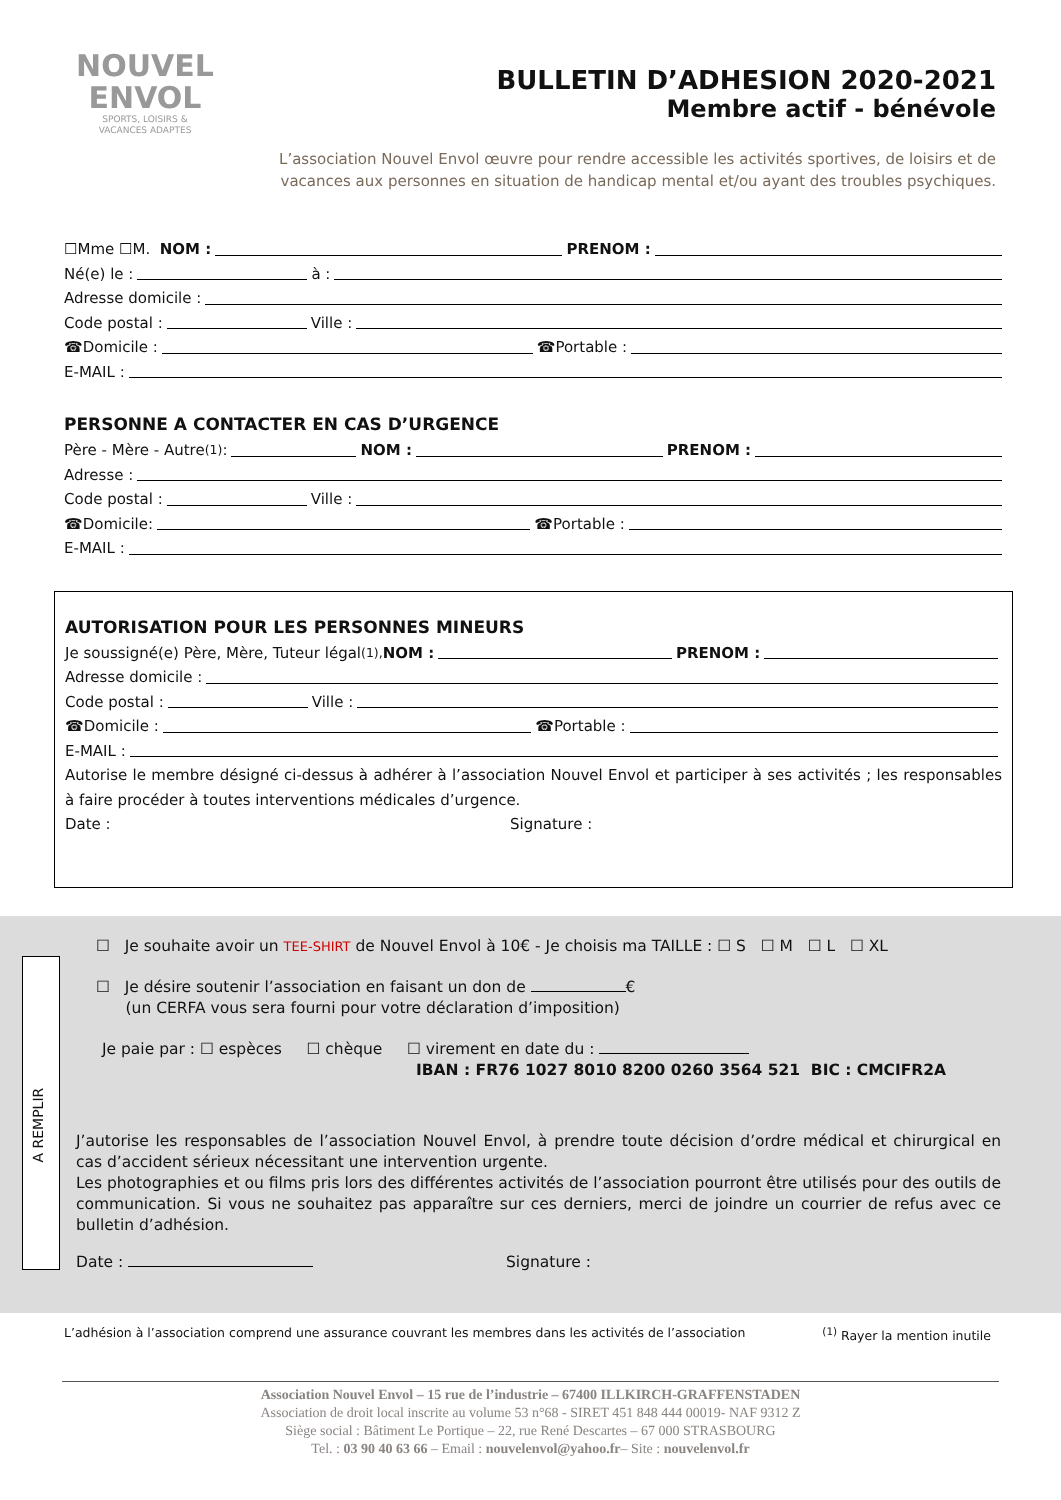NOUVEL
ENVOL
SPORTS, LOISIRS &
VACANCES ADAPTES
BULLETIN D’ADHESION 2020-2021
Membre actif - bénévole
L’association Nouvel Envol œuvre pour rendre accessible les activités sportives, de loisirs et de vacances aux personnes en situation de handicap mental et/ou ayant des troubles psychiques.
☐Mme ☐M. NOM : PRENOM :
Né(e) le : à :
Adresse domicile :
Code postal : Ville :
☎Domicile : ☎Portable :
E-MAIL :
PERSONNE A CONTACTER EN CAS D’URGENCE
Père - Mère - Autre<sup>(1)</sup> : NOM : PRENOM :
Adresse :
Code postal : Ville :
☎Domicile: ☎Portable :
E-MAIL :
AUTORISATION POUR LES PERSONNES MINEURS
Je soussigné(e) Père, Mère, Tuteur légal<sup>(1),</sup> NOM : PRENOM :
Adresse domicile :
Code postal : Ville :
☎Domicile : ☎Portable :
E-MAIL :
Autorise le membre désigné ci-dessus à adhérer à l’association Nouvel Envol et participer à ses activités ; les responsables à faire procéder à toutes interventions médicales d’urgence.
Date : Signature :
A REMPLIR
☐ Je souhaite avoir un TEE-SHIRT de Nouvel Envol à 10€ - Je choisis ma TAILLE : ☐ S ☐ M ☐ L ☐ XL
☐ Je désire soutenir l’association en faisant un don de €
(un CERFA vous sera fourni pour votre déclaration d’imposition)
Je paie par : ☐ espèces ☐ chèque ☐ virement en date du :
IBAN : FR76 1027 8010 8200 0260 3564 521 BIC : CMCIFR2A
J’autorise les responsables de l’association Nouvel Envol, à prendre toute décision d’ordre médical et chirurgical en cas d’accident sérieux nécessitant une intervention urgente.
Les photographies et ou films pris lors des différentes activités de l’association pourront être utilisés pour des outils de communication. Si vous ne souhaitez pas apparaître sur ces derniers, merci de joindre un courrier de refus avec ce bulletin d’adhésion.
Date : Signature :
L’adhésion à l’association comprend une assurance couvrant les membres dans les activités de l’association<sup>(1)</sup> Rayer la mention inutile
Association Nouvel Envol – 15 rue de l’industrie – 67400 ILLKIRCH-GRAFFENSTADEN
Association de droit local inscrite au volume 53 n°68 - SIRET 451 848 444 00019- NAF 9312 Z
Siège social : Bâtiment Le Portique – 22, rue René Descartes – 67 000 STRASBOURG
Tel. : 03 90 40 63 66 – Email : nouvelenvol@yahoo.fr– Site : nouvelenvol.fr